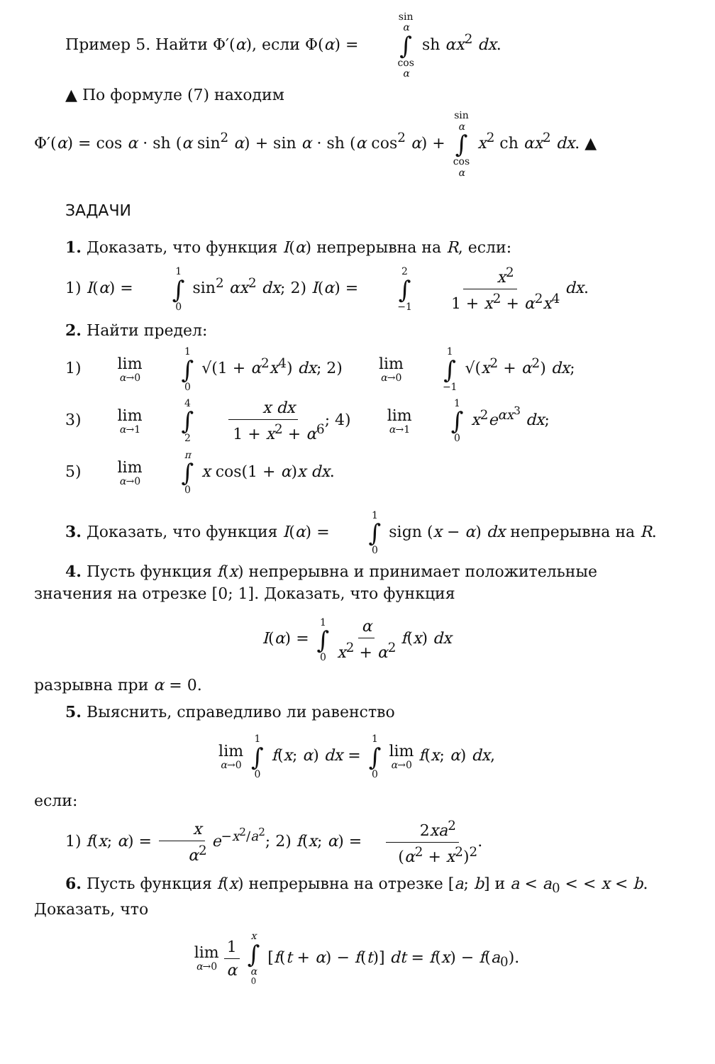Пример 5. Найти Φ′(α), если Φ(α) = sin α ∫ cos α sh αx<sup>2</sup> dx.
▲ По формуле (7) находим
Φ′(α) = cos α · sh (α sin<sup>2</sup> α) + sin α · sh (α cos<sup>2</sup> α) + sin α ∫ cos α x<sup>2</sup> ch αx<sup>2</sup> dx. ▲
ЗАДАЧИ
1. Доказать, что функция I(α) непрерывна на R, если:
1) I(α) = 1 ∫ 0 sin<sup>2</sup> αx<sup>2</sup> dx; 2) I(α) = 2 ∫ −1 x<sup>2</sup> 1 + x<sup>2</sup> + α<sup>2</sup>x<sup>4</sup> dx.
2. Найти предел:
1) lim α→0 1 ∫ 0 √(1 + α<sup>2</sup>x<sup>4</sup>) dx; 2) lim α→0 1 ∫ −1 √(x<sup>2</sup> + α<sup>2</sup>) dx;
3) lim α→1 4 ∫ 2 x dx 1 + x<sup>2</sup> + α<sup>6</sup>; 4) lim α→1 1 ∫ 0 x<sup>2</sup>e<sup>αx<sup>3</sup></sup> dx;
5) lim α→0 π ∫ 0 x cos(1 + α)x dx.
3. Доказать, что функция I(α) = 1 ∫ 0 sign (x − α) dx непрерывна на R.
4. Пусть функция f(x) непрерывна и принимает положительные значения на отрезке [0; 1]. Доказать, что функция
I(α) = 1 ∫ 0 α x<sup>2</sup> + α<sup>2</sup> f(x) dx
разрывна при α = 0.
5. Выяснить, справедливо ли равенство
lim α→0 1 ∫ 0 f(x; α) dx = 1 ∫ 0 lim α→0 f(x; α) dx,
если:
1) f(x; α) = x α<sup>2</sup> e<sup>−x<sup>2</sup>/a<sup>2</sup></sup>; 2) f(x; α) = 2xa<sup>2</sup> (α<sup>2</sup> + x<sup>2</sup>)<sup>2</sup>.
6. Пусть функция f(x) непрерывна на отрезке [a; b] и a < a<sub>0</sub> < < x < b. Доказать, что
lim α→0 1 α x ∫ α<sub>0</sub> [f(t + α) − f(t)] dt = f(x) − f(a<sub>0</sub>).